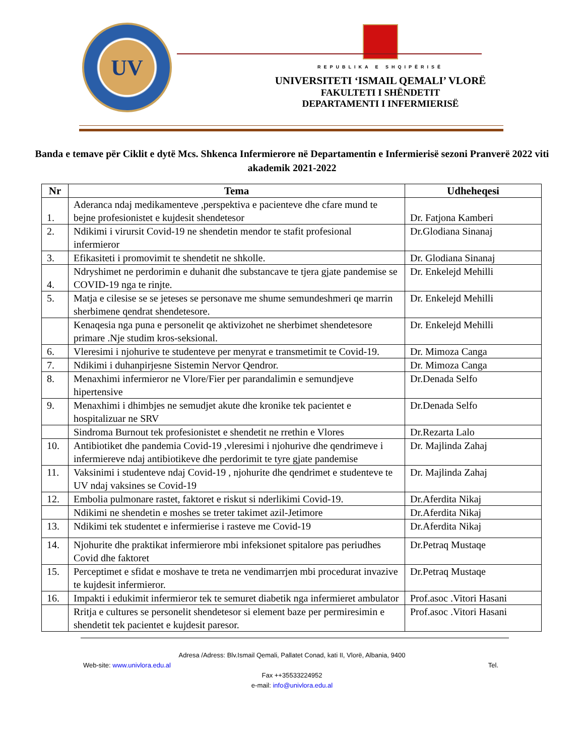UV
REPUBLIKA E SHQIPËRISË
UNIVERSITETI ‘ISMAIL QEMALI’ VLORË
FAKULTETI I SHËNDETIT
DEPARTAMENTI I INFERMIERISË
Banda e temave për Ciklit e dytë Mcs. Shkenca Infermierore në Departamentin e Infermierisë sezoni Pranverë 2022 viti akademik 2021-2022
| Nr | Tema | Udheheqesi |
| --- | --- | --- |
| 1. | Aderanca ndaj medikamenteve ,perspektiva e pacienteve dhe cfare mund te bejne profesionistet e kujdesit shendetesor | Dr. Fatjona Kamberi |
| 2. | Ndikimi i virursit Covid-19 ne shendetin mendor te stafit profesional infermieror | Dr.Glodiana Sinanaj |
| 3. | Efikasiteti i promovimit te shendetit ne shkolle. | Dr. Glodiana Sinanaj |
| 4. | Ndryshimet ne perdorimin e duhanit dhe substancave te tjera gjate pandemise se COVID-19 nga te rinjte. | Dr. Enkelejd Mehilli |
| 5. | Matja e cilesise se se jeteses se personave me shume semundeshmeri qe marrin sherbimene qendrat shendetesore. | Dr. Enkelejd Mehilli |
| | Kenaqesia nga puna e personelit qe aktivizohet ne sherbimet shendetesore primare .Nje studim kros-seksional. | Dr. Enkelejd Mehilli |
| 6. | Vleresimi i njohurive te studenteve per menyrat e transmetimit te Covid-19. | Dr. Mimoza Canga |
| 7. | Ndikimi i duhanpirjesne Sistemin Nervor Qendror. | Dr. Mimoza Canga |
| 8. | Menaxhimi infermieror ne Vlore/Fier per parandalimin e semundjeve hipertensive | Dr.Denada Selfo |
| 9. | Menaxhimi i dhimbjes ne semudjet akute dhe kronike tek pacientet e hospitalizuar ne SRV | Dr.Denada Selfo |
| | Sindroma Burnout tek profesionistet e shendetit ne rrethin e Vlores | Dr.Rezarta Lalo |
| 10. | Antibiotiket dhe pandemia Covid-19 ,vleresimi i njohurive dhe qendrimeve i infermiereve ndaj antibiotikeve dhe perdorimit te tyre gjate pandemise | Dr. Majlinda Zahaj |
| 11. | Vaksinimi i studenteve ndaj Covid-19 , njohurite dhe qendrimet e studenteve te UV ndaj vaksines se Covid-19 | Dr. Majlinda Zahaj |
| 12. | Embolia pulmonare rastet, faktoret e riskut si nderlikimi Covid-19. | Dr.Aferdita Nikaj |
| | Ndikimi ne shendetin e moshes se treter takimet azil-Jetimore | Dr.Aferdita Nikaj |
| 13. | Ndikimi tek studentet e infermierise i rasteve me Covid-19 | Dr.Aferdita Nikaj |
| 14. | Njohurite dhe praktikat infermierore mbi infeksionet spitalore pas periudhes Covid dhe faktoret | Dr.Petraq Mustaqe |
| 15. | Perceptimet e sfidat e moshave te treta ne vendimarrjen mbi procedurat invazive te kujdesit infermieror. | Dr.Petraq Mustaqe |
| 16. | Impakti i edukimit infermieror tek te semuret diabetik nga infermieret ambulator | Prof.asoc .Vitori Hasani |
| | Rritja e cultures se personelit shendetesor si element baze per permiresimin e shendetit tek pacientet e kujdesit paresor. | Prof.asoc .Vitori Hasani |
Adresa /Adress: Blv.Ismail Qemali, Pallatet Conad, kati II, Vlorë, Albania, 9400
Web-site: www.univlora.edu.al Tel.
Fax ++35533224952
e-mail: info@univlora.edu.al